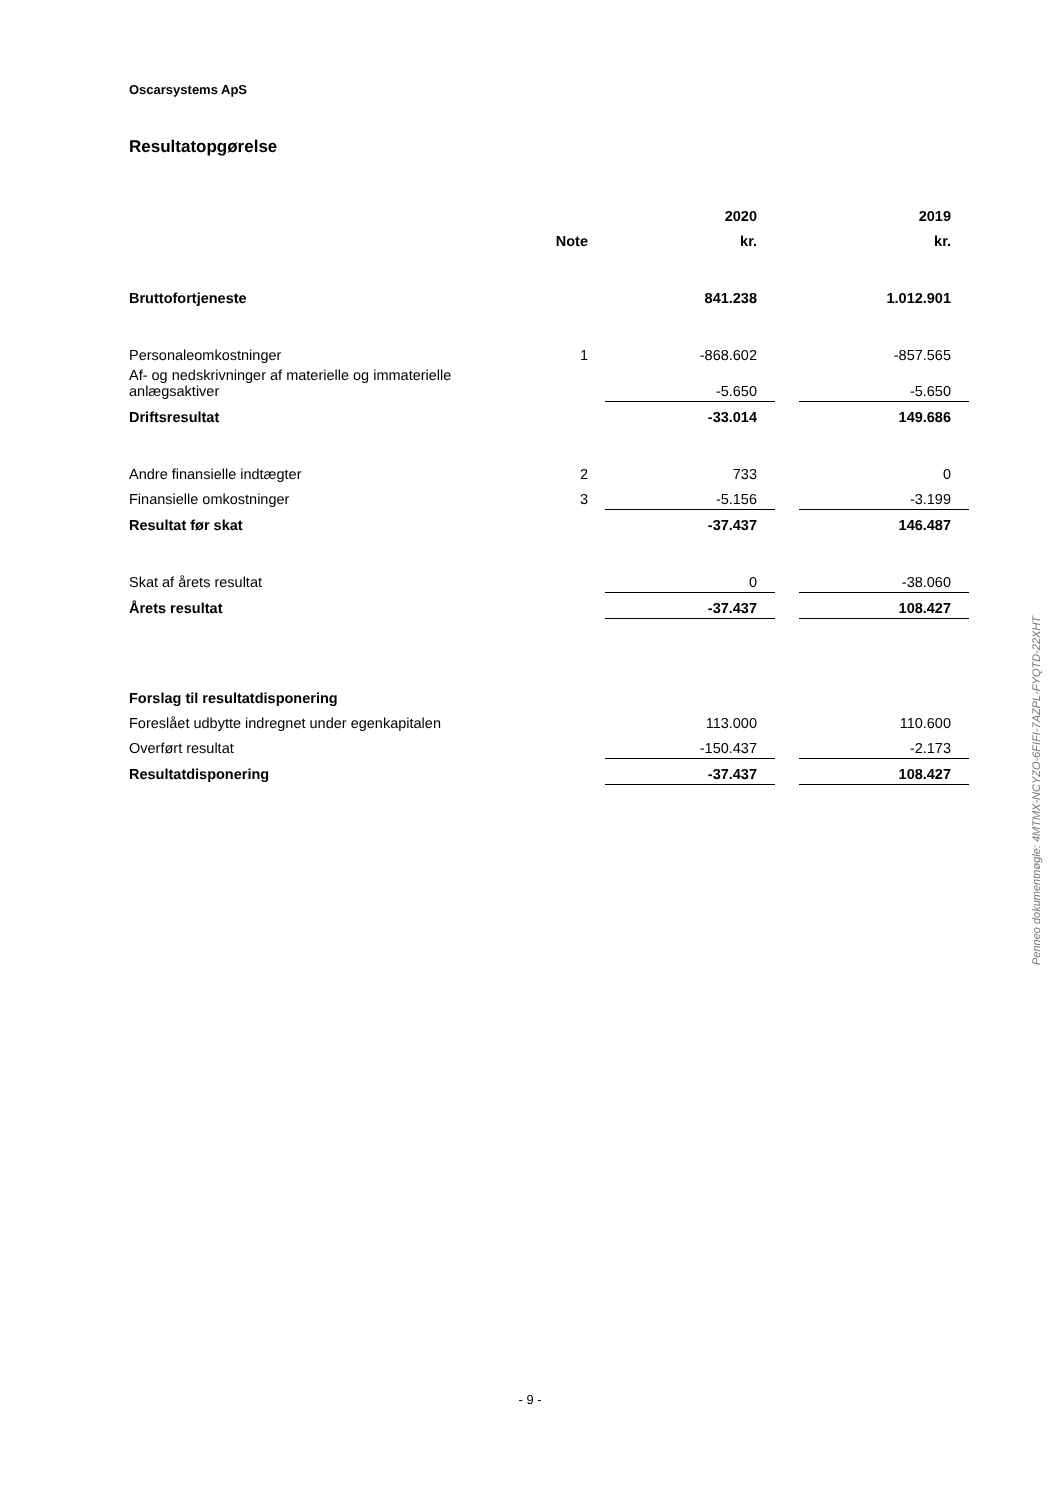Oscarsystems ApS
Resultatopgørelse
| | | 2020 | | 2019 |
| --- | --- | --- | --- | --- |
| | Note | kr. | | kr. |
| Bruttofortjeneste | | 841.238 | | 1.012.901 |
| Personaleomkostninger | 1 | -868.602 | | -857.565 |
| Af- og nedskrivninger af materielle og immaterielle anlægsaktiver | | -5.650 | | -5.650 |
| Driftsresultat | | -33.014 | | 149.686 |
| Andre finansielle indtægter | 2 | 733 | | 0 |
| Finansielle omkostninger | 3 | -5.156 | | -3.199 |
| Resultat før skat | | -37.437 | | 146.487 |
| Skat af årets resultat | | 0 | | -38.060 |
| Årets resultat | | -37.437 | | 108.427 |
| Forslag til resultatdisponering | | | | |
| Foreslået udbytte indregnet under egenkapitalen | | 113.000 | | 110.600 |
| Overført resultat | | -150.437 | | -2.173 |
| Resultatdisponering | | -37.437 | | 108.427 |
Penneo dokumentnøgle: 4MTMX-NCYZO-6FIFI-7AZPL-FYQTD-22XHT
- 9 -